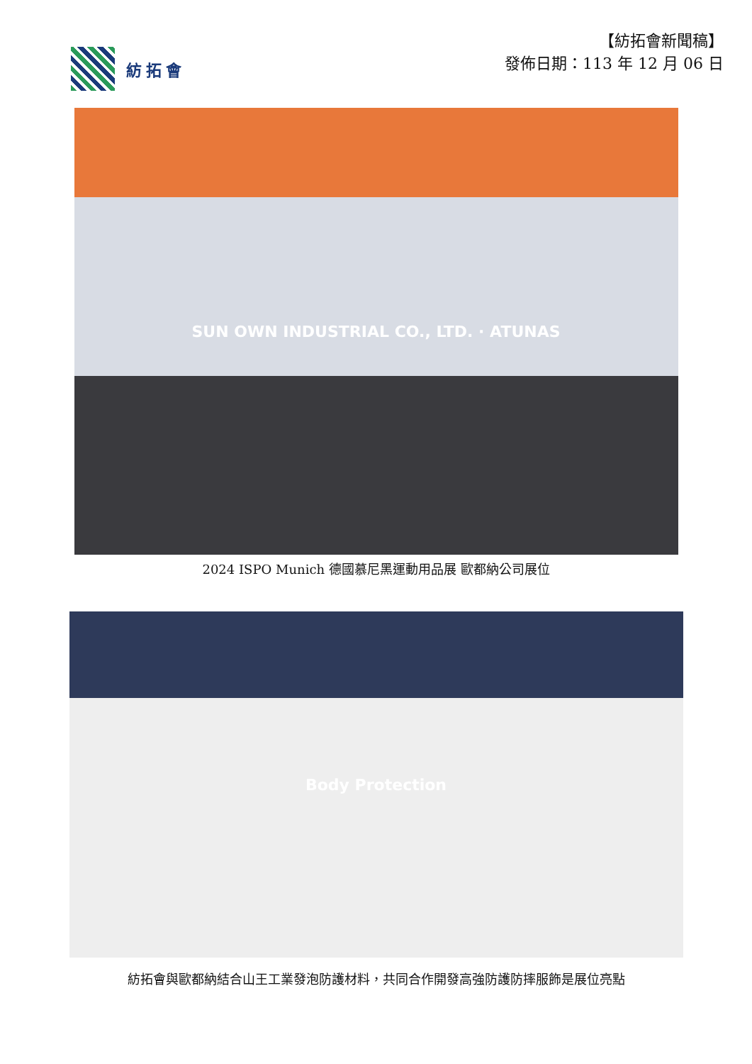紡拓會
【紡拓會新聞稿】
發佈日期：113 年 12 月 06 日
SUN OWN INDUSTRIAL CO., LTD. · ATUNAS
2024 ISPO Munich 德國慕尼黑運動用品展 歐都納公司展位
Body Protection
紡拓會與歐都納結合山王工業發泡防護材料，共同合作開發高強防護防摔服飾是展位亮點